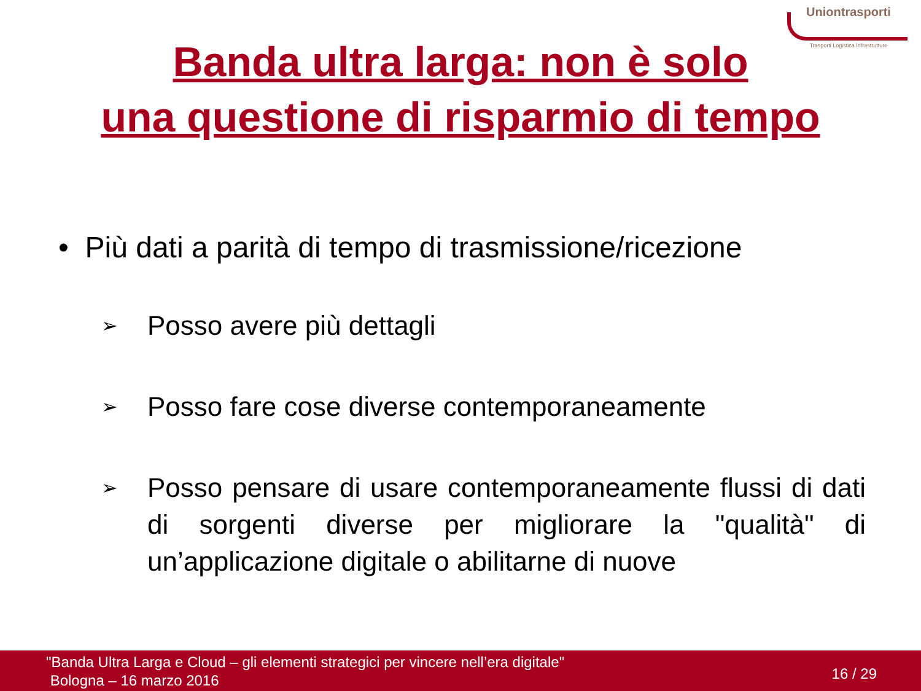Uniontrasporti
Trasporti Logistica Infrastrutture
Banda ultra larga: non è solo
una questione di risparmio di tempo
• Più dati a parità di tempo di trasmissione/ricezione
➢ Posso avere più dettagli
➢ Posso fare cose diverse contemporaneamente
➢ Posso pensare di usare contemporaneamente flussi di dati di sorgenti diverse per migliorare la "qualità" di un’applicazione digitale o abilitarne di nuove
"Banda Ultra Larga e Cloud – gli elementi strategici per vincere nell’era digitale"
Bologna – 16 marzo 2016
16 / 29